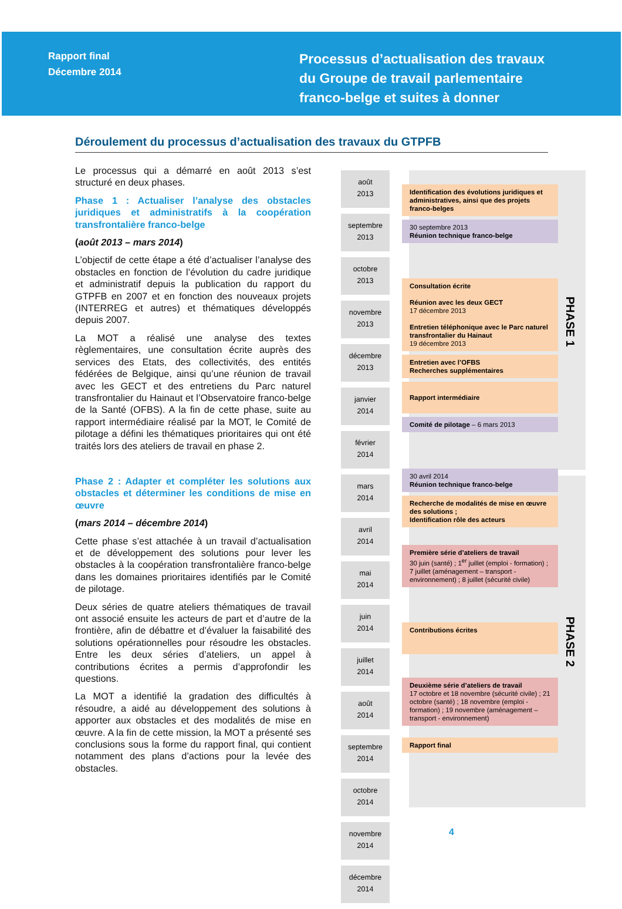Rapport final
Décembre 2014
Processus d’actualisation des travaux
du Groupe de travail parlementaire
franco-belge et suites à donner
Déroulement du processus d’actualisation des travaux du GTPFB
Le processus qui a démarré en août 2013 s’est structuré en deux phases.
Phase 1 : Actualiser l’analyse des obstacles juridiques et administratifs à la coopération transfrontalière franco-belge
(août 2013 – mars 2014)
L’objectif de cette étape a été d’actualiser l’analyse des obstacles en fonction de l’évolution du cadre juridique et administratif depuis la publication du rapport du GTPFB en 2007 et en fonction des nouveaux projets (INTERREG et autres) et thématiques développés depuis 2007.
La MOT a réalisé une analyse des textes règlementaires, une consultation écrite auprès des services des Etats, des collectivités, des entités fédérées de Belgique, ainsi qu’une réunion de travail avec les GECT et des entretiens du Parc naturel transfrontalier du Hainaut et l’Observatoire franco-belge de la Santé (OFBS). A la fin de cette phase, suite au rapport intermédiaire réalisé par la MOT, le Comité de pilotage a défini les thématiques prioritaires qui ont été traités lors des ateliers de travail en phase 2.
Phase 2 : Adapter et compléter les solutions aux obstacles et déterminer les conditions de mise en œuvre
(mars 2014 – décembre 2014)
Cette phase s’est attachée à un travail d’actualisation et de développement des solutions pour lever les obstacles à la coopération transfrontalière franco-belge dans les domaines prioritaires identifiés par le Comité de pilotage.
Deux séries de quatre ateliers thématiques de travail ont associé ensuite les acteurs de part et d’autre de la frontière, afin de débattre et d’évaluer la faisabilité des solutions opérationnelles pour résoudre les obstacles. Entre les deux séries d’ateliers, un appel à contributions écrites a permis d’approfondir les questions.
La MOT a identifié la gradation des difficultés à résoudre, a aidé au développement des solutions à apporter aux obstacles et des modalités de mise en œuvre. A la fin de cette mission, la MOT a présenté ses conclusions sous la forme du rapport final, qui contient notamment des plans d’actions pour la levée des obstacles.
août
2013
septembre
2013
octobre
2013
novembre
2013
décembre
2013
janvier
2014
février
2014
mars
2014
avril
2014
mai
2014
juin
2014
juillet
2014
août
2014
septembre
2014
octobre
2014
novembre
2014
décembre
2014
Identification des évolutions juridiques et administratives, ainsi que des projets franco-belges
30 septembre 2013
Réunion technique franco-belge
Consultation écrite
Réunion avec les deux GECT
17 décembre 2013
Entretien téléphonique avec le Parc naturel transfrontalier du Hainaut
19 décembre 2013
Entretien avec l’OFBS
Recherches supplémentaires
Rapport intermédiaire
Comité de pilotage – 6 mars 2013
30 avril 2014
Réunion technique franco-belge
Recherche de modalités de mise en œuvre des solutions ;
Identification rôle des acteurs
Première série d’ateliers de travail
30 juin (santé) ; 1<sup>er</sup> juillet (emploi - formation) ; 7 juillet (aménagement – transport - environnement) ; 8 juillet (sécurité civile)
Contributions écrites
Deuxième série d’ateliers de travail
17 octobre et 18 novembre (sécurité civile) ; 21 octobre (santé) ; 18 novembre (emploi - formation) ; 19 novembre (aménagement – transport - environnement)
Rapport final
PHASE 1
PHASE 2
4